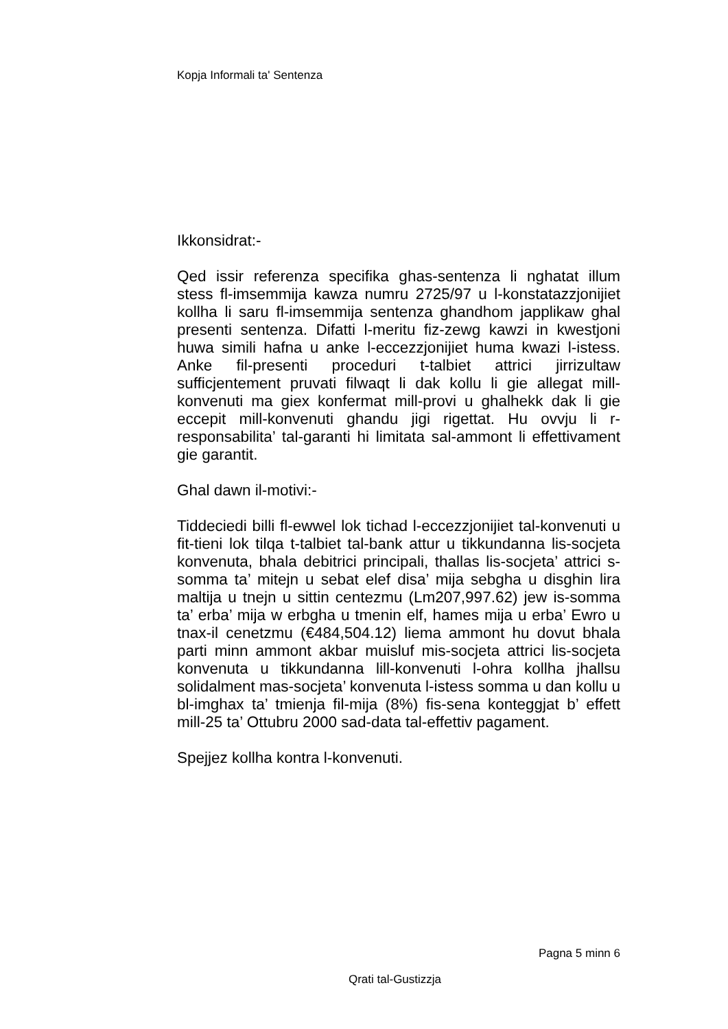Kopja Informali ta' Sentenza
Ikkonsidrat:-
Qed issir referenza specifika ghas-sentenza li nghatat illum stess fl-imsemmija kawza numru 2725/97 u l-konstatazzjonijiet kollha li saru fl-imsemmija sentenza ghandhom japplikaw ghal presenti sentenza. Difatti l-meritu fiz-zewg kawzi in kwestjoni huwa simili hafna u anke l-eccezzjonijiet huma kwazi l-istess. Anke fil-presenti proceduri t-talbiet attrici jirrizultaw sufficjentement pruvati filwaqt li dak kollu li gie allegat mill-konvenuti ma giex konfermat mill-provi u ghalhekk dak li gie eccepit mill-konvenuti ghandu jigi rigettat. Hu ovvju li r-responsabilita’ tal-garanti hi limitata sal-ammont li effettivament gie garantit.
Ghal dawn il-motivi:-
Tiddeciedi billi fl-ewwel lok tichad l-eccezzjonijiet tal-konvenuti u fit-tieni lok tilqa t-talbiet tal-bank attur u tikkundanna lis-socjeta konvenuta, bhala debitrici principali, thallas lis-socjeta’ attrici s-somma ta’ mitejn u sebat elef disa’ mija sebgha u disghin lira maltija u tnejn u sittin centezmu (Lm207,997.62) jew is-somma ta’ erba’ mija w erbgha u tmenin elf, hames mija u erba’ Ewro u tnax-il cenetzmu (€484,504.12) liema ammont hu dovut bhala parti minn ammont akbar muisluf mis-socjeta attrici lis-socjeta konvenuta u tikkundanna lill-konvenuti l-ohra kollha jhallsu solidalment mas-socjeta’ konvenuta l-istess somma u dan kollu u bl-imghax ta’ tmienja fil-mija (8%) fis-sena konteggjat b’ effett mill-25 ta’ Ottubru 2000 sad-data tal-effettiv pagament.
Spejjez kollha kontra l-konvenuti.
Pagna 5 minn 6
Qrati tal-Gustizzja